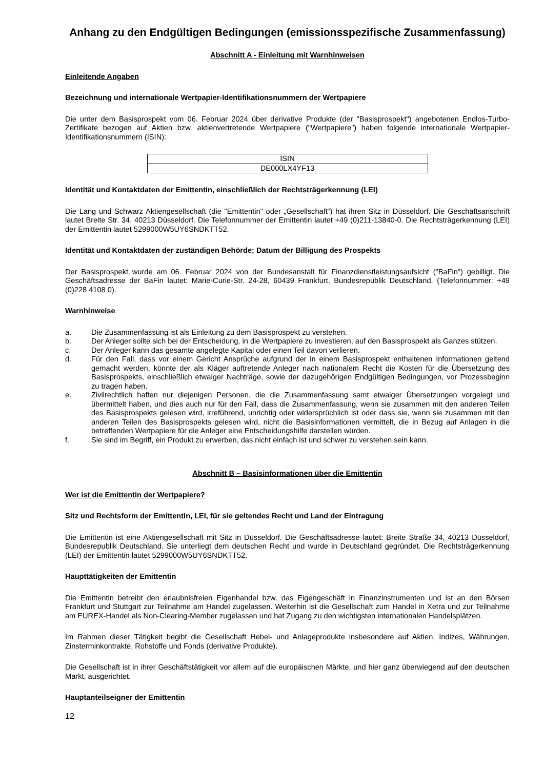Anhang zu den Endgültigen Bedingungen (emissionsspezifische Zusammenfassung)
Abschnitt A - Einleitung mit Warnhinweisen
Einleitende Angaben
Bezeichnung und internationale Wertpapier-Identifikationsnummern der Wertpapiere
Die unter dem Basisprospekt vom 06. Februar 2024 über derivative Produkte (der "Basisprospekt") angebotenen Endlos-Turbo-Zertifikate bezogen auf Aktien bzw. aktienvertretende Wertpapiere ("Wertpapiere") haben folgende internationale Wertpapier-Identifikationsnummern (ISIN):
| ISIN |
| --- |
| DE000LX4YF13 |
Identität und Kontaktdaten der Emittentin, einschließlich der Rechtsträgerkennung (LEI)
Die Lang und Schwarz Aktiengesellschaft (die "Emittentin" oder „Gesellschaft“) hat ihren Sitz in Düsseldorf. Die Geschäftsanschrift lautet Breite Str. 34, 40213 Düsseldorf. Die Telefonnummer der Emittentin lautet +49 (0)211-13840-0. Die Rechtsträgerkennung (LEI) der Emittentin lautet 5299000W5UY6SNDKTT52.
Identität und Kontaktdaten der zuständigen Behörde; Datum der Billigung des Prospekts
Der Basisprospekt wurde am 06. Februar 2024 von der Bundesanstalt für Finanzdienstleistungsaufsicht ("BaFin") gebilligt. Die Geschäftsadresse der BaFin lautet: Marie-Curie-Str. 24-28, 60439 Frankfurt, Bundesrepublik Deutschland. (Telefonnummer: +49 (0)228 4108 0).
Warnhinweise
a. Die Zusammenfassung ist als Einleitung zu dem Basisprospekt zu verstehen.
b. Der Anleger sollte sich bei der Entscheidung, in die Wertpapiere zu investieren, auf den Basisprospekt als Ganzes stützen.
c. Der Anleger kann das gesamte angelegte Kapital oder einen Teil davon verlieren.
d. Für den Fall, dass vor einem Gericht Ansprüche aufgrund der in einem Basisprospekt enthaltenen Informationen geltend gemacht werden, könnte der als Kläger auftretende Anleger nach nationalem Recht die Kosten für die Übersetzung des Basisprospekts, einschließlich etwaiger Nachträge, sowie der dazugehörigen Endgültigen Bedingungen, vor Prozessbeginn zu tragen haben.
e. Zivilrechtlich haften nur diejenigen Personen, die die Zusammenfassung samt etwaiger Übersetzungen vorgelegt und übermittelt haben, und dies auch nur für den Fall, dass die Zusammenfassung, wenn sie zusammen mit den anderen Teilen des Basisprospekts gelesen wird, irreführend, unrichtig oder widersprüchlich ist oder dass sie, wenn sie zusammen mit den anderen Teilen des Basisprospekts gelesen wird, nicht die Basisinformationen vermittelt, die in Bezug auf Anlagen in die betreffenden Wertpapiere für die Anleger eine Entscheidungshilfe darstellen würden.
f. Sie sind im Begriff, ein Produkt zu erwerben, das nicht einfach ist und schwer zu verstehen sein kann.
Abschnitt B – Basisinformationen über die Emittentin
Wer ist die Emittentin der Wertpapiere?
Sitz und Rechtsform der Emittentin, LEI, für sie geltendes Recht und Land der Eintragung
Die Emittentin ist eine Aktiengesellschaft mit Sitz in Düsseldorf. Die Geschäftsadresse lautet: Breite Straße 34, 40213 Düsseldorf, Bundesrepublik Deutschland. Sie unterliegt dem deutschen Recht und wurde in Deutschland gegründet. Die Rechtsträgerkennung (LEI) der Emittentin lautet 5299000W5UY6SNDKTT52.
Haupttätigkeiten der Emittentin
Die Emittentin betreibt den erlaubnisfreien Eigenhandel bzw. das Eigengeschäft in Finanzinstrumenten und ist an den Börsen Frankfurt und Stuttgart zur Teilnahme am Handel zugelassen. Weiterhin ist die Gesellschaft zum Handel in Xetra und zur Teilnahme am EUREX-Handel als Non-Clearing-Member zugelassen und hat Zugang zu den wichtigsten internationalen Handelsplätzen.
Im Rahmen dieser Tätigkeit begibt die Gesellschaft Hebel- und Anlageprodukte insbesondere auf Aktien, Indizes, Währungen, Zinsterminkontrakte, Rohstoffe und Fonds (derivative Produkte).
Die Gesellschaft ist in ihrer Geschäftstätigkeit vor allem auf die europäischen Märkte, und hier ganz überwiegend auf den deutschen Markt, ausgerichtet.
Hauptanteilseigner der Emittentin
12